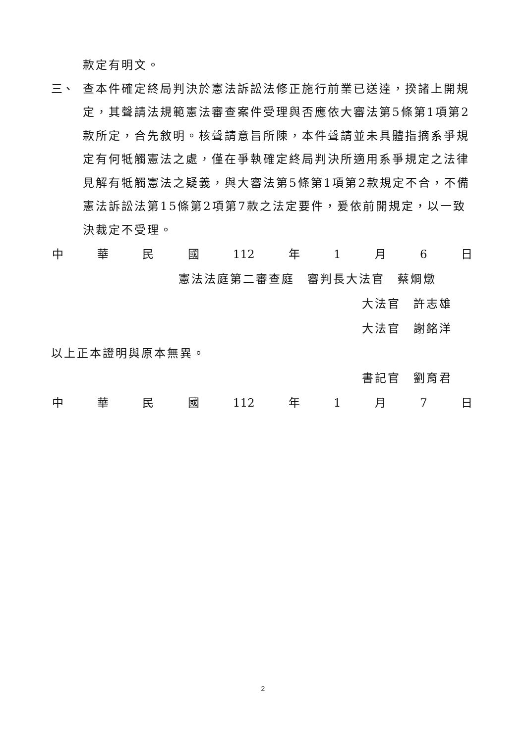款定有明文。
三、 查本件確定終局判決於憲法訴訟法修正施行前業已送達，揆諸上開規定，其聲請法規範憲法審查案件受理與否應依大審法第5條第1項第2款所定，合先敘明。核聲請意旨所陳，本件聲請並未具體指摘系爭規定有何牴觸憲法之處，僅在爭執確定終局判決所適用系爭規定之法律見解有牴觸憲法之疑義，與大審法第5條第1項第2款規定不合，不備憲法訴訟法第15條第2項第7款之法定要件，爰依前開規定，以一致決裁定不受理。
中 華 民 國 112 年 1 月 6 日
憲法法庭第二審查庭　審判長大法官　蔡烱燉
大法官　許志雄
大法官　謝銘洋
以上正本證明與原本無異。
書記官　劉育君
中 華 民 國 112 年 1 月 7 日
2